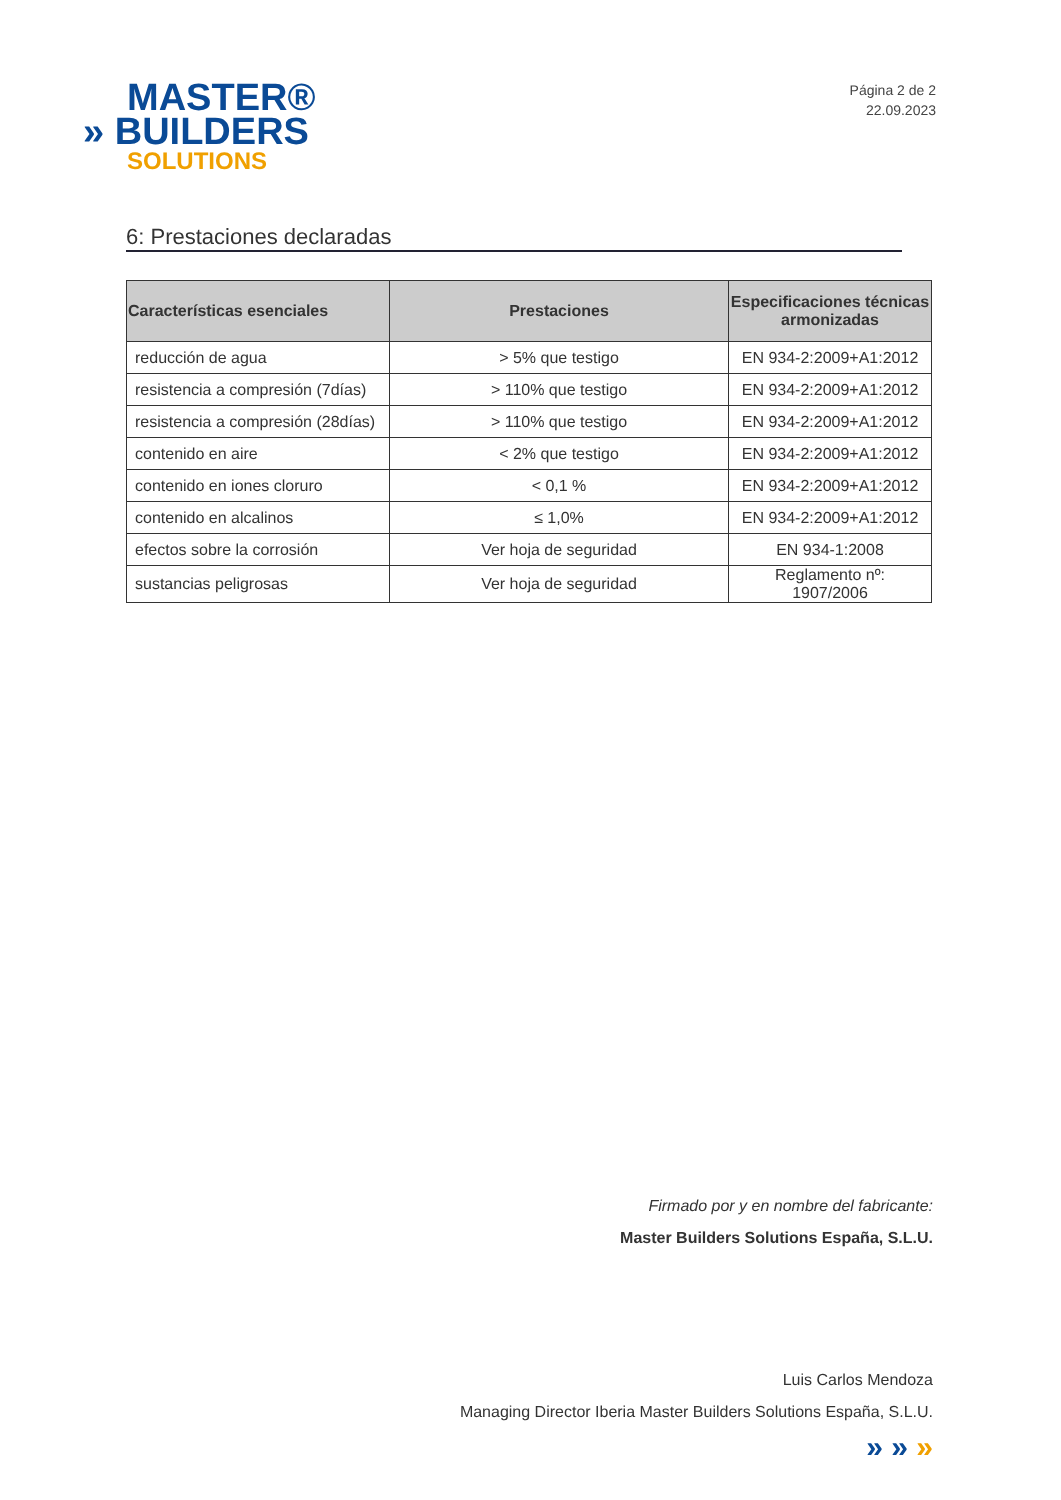MASTER®
» BUILDERS
SOLUTIONS
Página 2 de 2
22.09.2023
6: Prestaciones declaradas
| Características esenciales | Prestaciones | Especificaciones técnicas armonizadas |
| --- | --- | --- |
| reducción de agua | > 5% que testigo | EN 934-2:2009+A1:2012 |
| resistencia a compresión (7días) | > 110% que testigo | EN 934-2:2009+A1:2012 |
| resistencia a compresión (28días) | > 110% que testigo | EN 934-2:2009+A1:2012 |
| contenido en aire | < 2% que testigo | EN 934-2:2009+A1:2012 |
| contenido en iones cloruro | < 0,1 % | EN 934-2:2009+A1:2012 |
| contenido en alcalinos | ≤ 1,0% | EN 934-2:2009+A1:2012 |
| efectos sobre la corrosión | Ver hoja de seguridad | EN 934-1:2008 |
| sustancias peligrosas | Ver hoja de seguridad | Reglamento nº: 1907/2006 |
Firmado por y en nombre del fabricante:
Master Builders Solutions España, S.L.U.
Luis Carlos Mendoza
Managing Director Iberia Master Builders Solutions España, S.L.U.
» » »